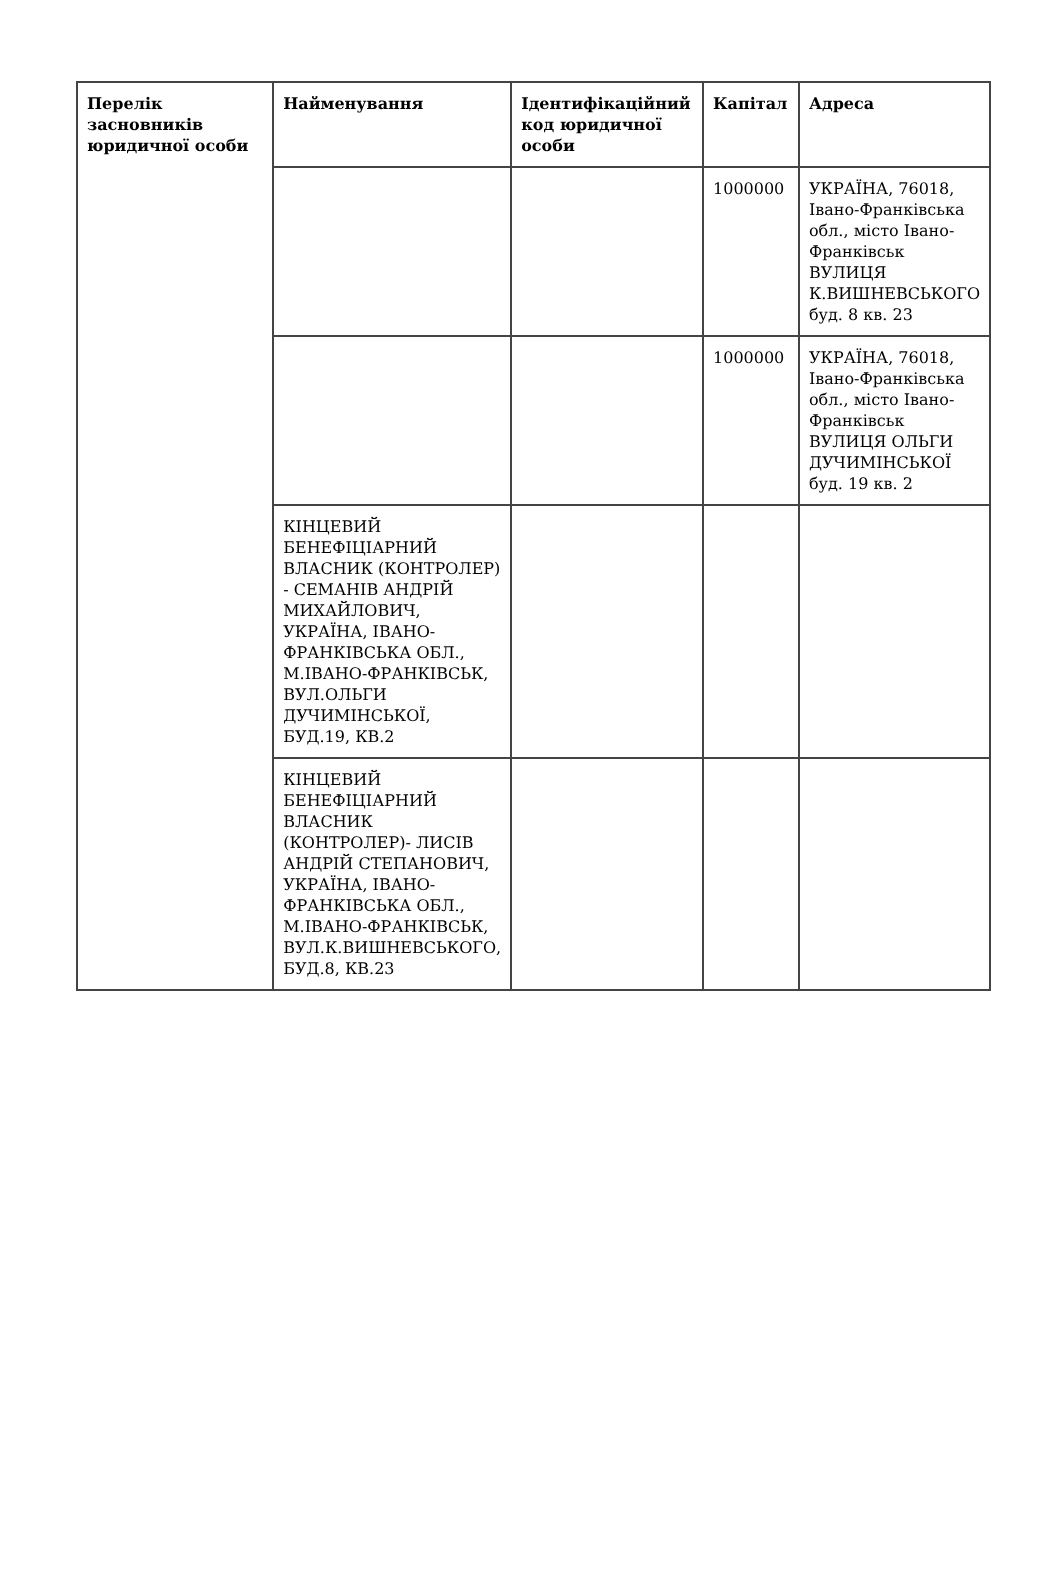| Перелік засновників юридичної особи | Найменування | Ідентифікаційний код юридичної особи | Капітал | Адреса |
| --- | --- | --- | --- | --- |
| | | | 1000000 | УКРАЇНА, 76018, Івано-Франківська обл., місто Івано-Франківськ ВУЛИЦЯ К.ВИШНЕВСЬКОГО буд. 8 кв. 23 |
| | | | 1000000 | УКРАЇНА, 76018, Івано-Франківська обл., місто Івано-Франківськ ВУЛИЦЯ ОЛЬГИ ДУЧИМІНСЬКОЇ буд. 19 кв. 2 |
| | КІНЦЕВИЙ БЕНЕФІЦІАРНИЙ ВЛАСНИК (КОНТРОЛЕР) - СЕМАНІВ АНДРІЙ МИХАЙЛОВИЧ, УКРАЇНА, ІВАНО-ФРАНКІВСЬКА ОБЛ., М.ІВАНО-ФРАНКІВСЬК, ВУЛ.ОЛЬГИ ДУЧИМІНСЬКОЇ, БУД.19, КВ.2 | | | |
| | КІНЦЕВИЙ БЕНЕФІЦІАРНИЙ ВЛАСНИК (КОНТРОЛЕР)- ЛИСІВ АНДРІЙ СТЕПАНОВИЧ, УКРАЇНА, ІВАНО-ФРАНКІВСЬКА ОБЛ., М.ІВАНО-ФРАНКІВСЬК, ВУЛ.К.ВИШНЕВСЬКОГО, БУД.8, КВ.23 | | | |